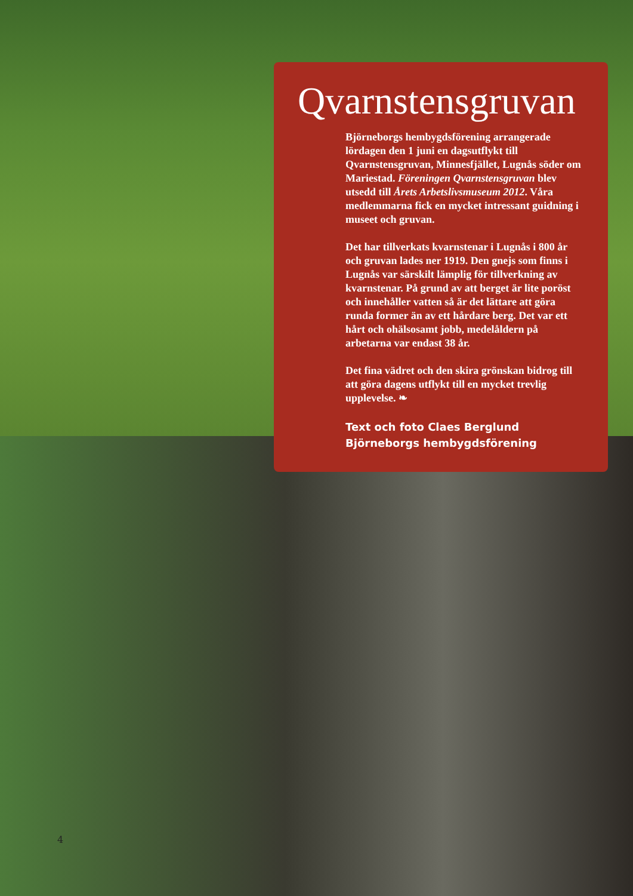Qvarnstensgruvan
Björneborgs hembygdsförening arrangerade lördagen den 1 juni en dagsutflykt till Qvarnstensgruvan, Minnesfjället, Lugnås söder om Mariestad. Föreningen Qvarnstensgruvan blev utsedd till Årets Arbetslivsmuseum 2012. Våra medlemmarna fick en mycket intressant guidning i museet och gruvan.
Det har tillverkats kvarnstenar i Lugnås i 800 år och gruvan lades ner 1919. Den gnejs som finns i Lugnås var särskilt lämplig för tillverkning av kvarnstenar. På grund av att berget är lite poröst och innehåller vatten så är det lättare att göra runda former än av ett hårdare berg. Det var ett hårt och ohälsosamt jobb, medelåldern på arbetarna var endast 38 år.
Det fina vädret och den skira grönskan bidrog till att göra dagens utflykt till en mycket trevlig upplevelse. ❧
Text och foto Claes Berglund
Björneborgs hembygdsförening
4